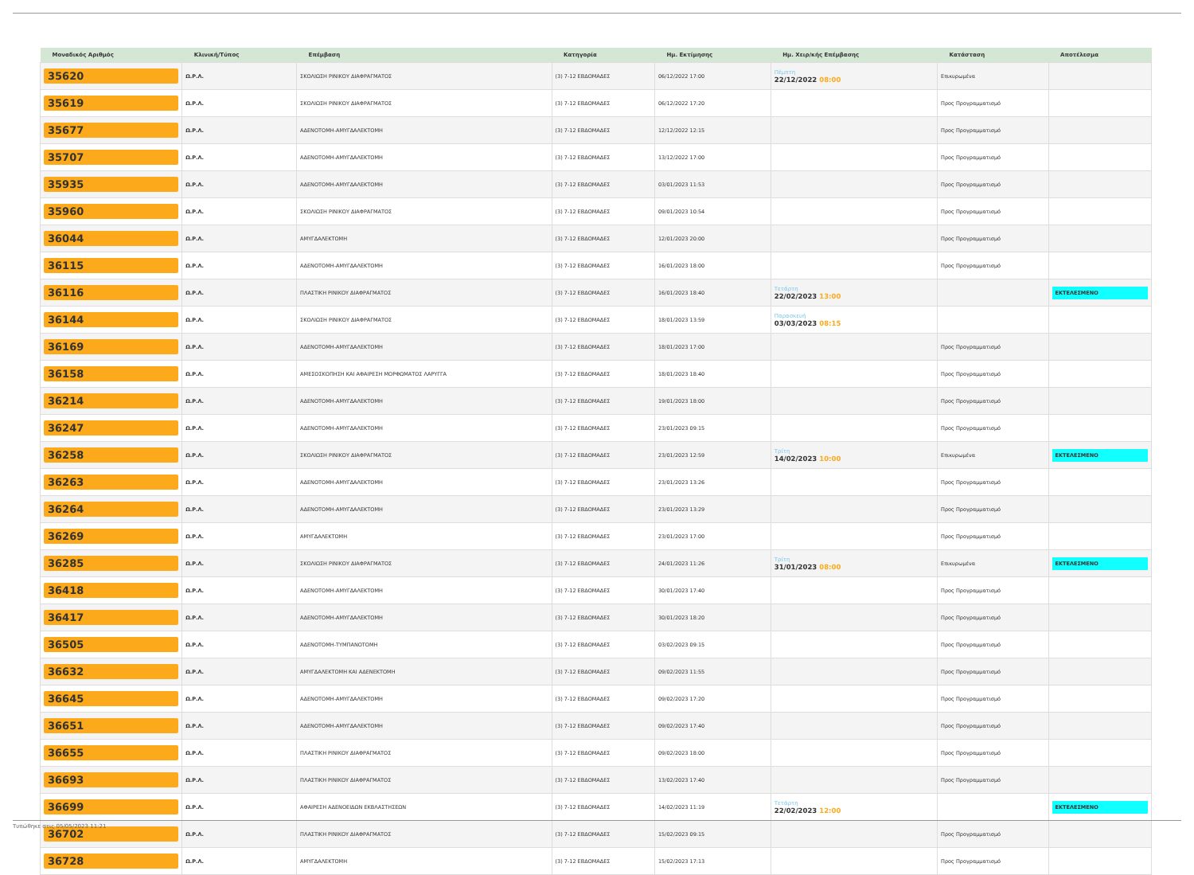| Μοναδικός Αριθμός | Κλινική/Τύπος | Επέμβαση | Κατηγορία | Ημ. Εκτίμησης | Ημ. Χειρ/κής Επέμβασης | Κατάσταση | Αποτέλεσμα |
| --- | --- | --- | --- | --- | --- | --- | --- |
| 35620 | Ω.Ρ.Λ. | ΣΚΟΛΙΩΣΗ ΡΙΝΙΚΟΥ ΔΙΑΦΡΑΓΜΑΤΟΣ | (3) 7-12 ΕΒΔΟΜΑΔΕΣ | 06/12/2022 17:00 | Πέμπτη 22/12/2022 08:00 | Επικυρωμένα | |
| 35619 | Ω.Ρ.Λ. | ΣΚΟΛΙΩΣΗ ΡΙΝΙΚΟΥ ΔΙΑΦΡΑΓΜΑΤΟΣ | (3) 7-12 ΕΒΔΟΜΑΔΕΣ | 06/12/2022 17:20 | | Προς Προγραμματισμό | |
| 35677 | Ω.Ρ.Λ. | ΑΔΕΝΟΤΟΜΗ-ΑΜΥΓΔΑΛΕΚΤΟΜΗ | (3) 7-12 ΕΒΔΟΜΑΔΕΣ | 12/12/2022 12:15 | | Προς Προγραμματισμό | |
| 35707 | Ω.Ρ.Λ. | ΑΔΕΝΟΤΟΜΗ-ΑΜΥΓΔΑΛΕΚΤΟΜΗ | (3) 7-12 ΕΒΔΟΜΑΔΕΣ | 13/12/2022 17:00 | | Προς Προγραμματισμό | |
| 35935 | Ω.Ρ.Λ. | ΑΔΕΝΟΤΟΜΗ-ΑΜΥΓΔΑΛΕΚΤΟΜΗ | (3) 7-12 ΕΒΔΟΜΑΔΕΣ | 03/01/2023 11:53 | | Προς Προγραμματισμό | |
| 35960 | Ω.Ρ.Λ. | ΣΚΟΛΙΩΣΗ ΡΙΝΙΚΟΥ ΔΙΑΦΡΑΓΜΑΤΟΣ | (3) 7-12 ΕΒΔΟΜΑΔΕΣ | 09/01/2023 10:54 | | Προς Προγραμματισμό | |
| 36044 | Ω.Ρ.Λ. | ΑΜΥΓΔΑΛΕΚΤΟΜΗ | (3) 7-12 ΕΒΔΟΜΑΔΕΣ | 12/01/2023 20:00 | | Προς Προγραμματισμό | |
| 36115 | Ω.Ρ.Λ. | ΑΔΕΝΟΤΟΜΗ-ΑΜΥΓΔΑΛΕΚΤΟΜΗ | (3) 7-12 ΕΒΔΟΜΑΔΕΣ | 16/01/2023 18:00 | | Προς Προγραμματισμό | |
| 36116 | Ω.Ρ.Λ. | ΠΛΑΣΤΙΚΗ ΡΙΝΙΚΟΥ ΔΙΑΦΡΑΓΜΑΤΟΣ | (3) 7-12 ΕΒΔΟΜΑΔΕΣ | 16/01/2023 18:40 | Τετάρτη 22/02/2023 13:00 | | ΕΚΤΕΛΕΣΜΕΝΟ |
| 36144 | Ω.Ρ.Λ. | ΣΚΟΛΙΩΣΗ ΡΙΝΙΚΟΥ ΔΙΑΦΡΑΓΜΑΤΟΣ | (3) 7-12 ΕΒΔΟΜΑΔΕΣ | 18/01/2023 13:59 | Παρασκευή 03/03/2023 08:15 | | |
| 36169 | Ω.Ρ.Λ. | ΑΔΕΝΟΤΟΜΗ-ΑΜΥΓΔΑΛΕΚΤΟΜΗ | (3) 7-12 ΕΒΔΟΜΑΔΕΣ | 18/01/2023 17:00 | | Προς Προγραμματισμό | |
| 36158 | Ω.Ρ.Λ. | ΑΜΕΣΟΣΚΟΠΗΣΗ ΚΑΙ ΑΦΑΙΡΕΣΗ ΜΟΡΦΩΜΑΤΟΣ ΛΑΡΥΓΓΑ | (3) 7-12 ΕΒΔΟΜΑΔΕΣ | 18/01/2023 18:40 | | Προς Προγραμματισμό | |
| 36214 | Ω.Ρ.Λ. | ΑΔΕΝΟΤΟΜΗ-ΑΜΥΓΔΑΛΕΚΤΟΜΗ | (3) 7-12 ΕΒΔΟΜΑΔΕΣ | 19/01/2023 18:00 | | Προς Προγραμματισμό | |
| 36247 | Ω.Ρ.Λ. | ΑΔΕΝΟΤΟΜΗ-ΑΜΥΓΔΑΛΕΚΤΟΜΗ | (3) 7-12 ΕΒΔΟΜΑΔΕΣ | 23/01/2023 09:15 | | Προς Προγραμματισμό | |
| 36258 | Ω.Ρ.Λ. | ΣΚΟΛΙΩΣΗ ΡΙΝΙΚΟΥ ΔΙΑΦΡΑΓΜΑΤΟΣ | (3) 7-12 ΕΒΔΟΜΑΔΕΣ | 23/01/2023 12:59 | Τρίτη 14/02/2023 10:00 | Επικυρωμένα | ΕΚΤΕΛΕΣΜΕΝΟ |
| 36263 | Ω.Ρ.Λ. | ΑΔΕΝΟΤΟΜΗ-ΑΜΥΓΔΑΛΕΚΤΟΜΗ | (3) 7-12 ΕΒΔΟΜΑΔΕΣ | 23/01/2023 13:26 | | Προς Προγραμματισμό | |
| 36264 | Ω.Ρ.Λ. | ΑΔΕΝΟΤΟΜΗ-ΑΜΥΓΔΑΛΕΚΤΟΜΗ | (3) 7-12 ΕΒΔΟΜΑΔΕΣ | 23/01/2023 13:29 | | Προς Προγραμματισμό | |
| 36269 | Ω.Ρ.Λ. | ΑΜΥΓΔΑΛΕΚΤΟΜΗ | (3) 7-12 ΕΒΔΟΜΑΔΕΣ | 23/01/2023 17:00 | | Προς Προγραμματισμό | |
| 36285 | Ω.Ρ.Λ. | ΣΚΟΛΙΩΣΗ ΡΙΝΙΚΟΥ ΔΙΑΦΡΑΓΜΑΤΟΣ | (3) 7-12 ΕΒΔΟΜΑΔΕΣ | 24/01/2023 11:26 | Τρίτη 31/01/2023 08:00 | Επικυρωμένα | ΕΚΤΕΛΕΣΜΕΝΟ |
| 36418 | Ω.Ρ.Λ. | ΑΔΕΝΟΤΟΜΗ-ΑΜΥΓΔΑΛΕΚΤΟΜΗ | (3) 7-12 ΕΒΔΟΜΑΔΕΣ | 30/01/2023 17:40 | | Προς Προγραμματισμό | |
| 36417 | Ω.Ρ.Λ. | ΑΔΕΝΟΤΟΜΗ-ΑΜΥΓΔΑΛΕΚΤΟΜΗ | (3) 7-12 ΕΒΔΟΜΑΔΕΣ | 30/01/2023 18:20 | | Προς Προγραμματισμό | |
| 36505 | Ω.Ρ.Λ. | ΑΔΕΝΟΤΟΜΗ-ΤΥΜΠΑΝΟΤΟΜΗ | (3) 7-12 ΕΒΔΟΜΑΔΕΣ | 03/02/2023 09:15 | | Προς Προγραμματισμό | |
| 36632 | Ω.Ρ.Λ. | ΑΜΥΓΔΑΛΕΚΤΟΜΗ ΚΑΙ ΑΔΕΝΕΚΤΟΜΗ | (3) 7-12 ΕΒΔΟΜΑΔΕΣ | 09/02/2023 11:55 | | Προς Προγραμματισμό | |
| 36645 | Ω.Ρ.Λ. | ΑΔΕΝΟΤΟΜΗ-ΑΜΥΓΔΑΛΕΚΤΟΜΗ | (3) 7-12 ΕΒΔΟΜΑΔΕΣ | 09/02/2023 17:20 | | Προς Προγραμματισμό | |
| 36651 | Ω.Ρ.Λ. | ΑΔΕΝΟΤΟΜΗ-ΑΜΥΓΔΑΛΕΚΤΟΜΗ | (3) 7-12 ΕΒΔΟΜΑΔΕΣ | 09/02/2023 17:40 | | Προς Προγραμματισμό | |
| 36655 | Ω.Ρ.Λ. | ΠΛΑΣΤΙΚΗ ΡΙΝΙΚΟΥ ΔΙΑΦΡΑΓΜΑΤΟΣ | (3) 7-12 ΕΒΔΟΜΑΔΕΣ | 09/02/2023 18:00 | | Προς Προγραμματισμό | |
| 36693 | Ω.Ρ.Λ. | ΠΛΑΣΤΙΚΗ ΡΙΝΙΚΟΥ ΔΙΑΦΡΑΓΜΑΤΟΣ | (3) 7-12 ΕΒΔΟΜΑΔΕΣ | 13/02/2023 17:40 | | Προς Προγραμματισμό | |
| 36699 | Ω.Ρ.Λ. | ΑΦΑΙΡΕΣΗ ΑΔΕΝΟΕΙΔΩΝ ΕΚΒΛΑΣΤΗΣΕΩΝ | (3) 7-12 ΕΒΔΟΜΑΔΕΣ | 14/02/2023 11:19 | Τετάρτη 22/02/2023 12:00 | | ΕΚΤΕΛΕΣΜΕΝΟ |
| 36702 | Ω.Ρ.Λ. | ΠΛΑΣΤΙΚΗ ΡΙΝΙΚΟΥ ΔΙΑΦΡΑΓΜΑΤΟΣ | (3) 7-12 ΕΒΔΟΜΑΔΕΣ | 15/02/2023 09:15 | | Προς Προγραμματισμό | |
| 36728 | Ω.Ρ.Λ. | ΑΜΥΓΔΑΛΕΚΤΟΜΗ | (3) 7-12 ΕΒΔΟΜΑΔΕΣ | 15/02/2023 17:13 | | Προς Προγραμματισμό | |
Τυπώθηκε στις 05/05/2023 11:21